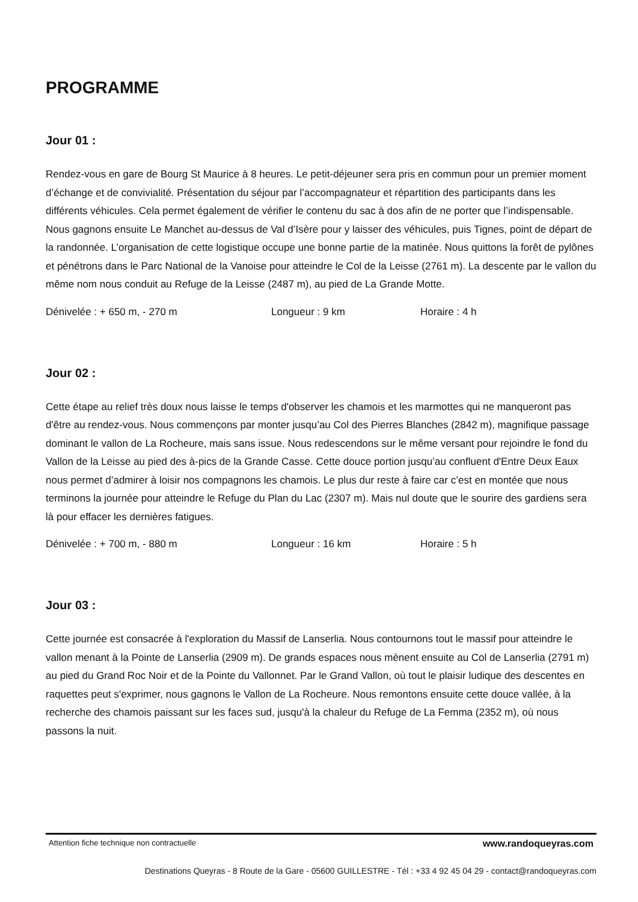PROGRAMME
Jour 01 :
Rendez-vous en gare de Bourg St Maurice à 8 heures. Le petit-déjeuner sera pris en commun pour un premier moment d’échange et de convivialité. Présentation du séjour par l’accompagnateur et répartition des participants dans les différents véhicules. Cela permet également de vérifier le contenu du sac à dos afin de ne porter que l’indispensable. Nous gagnons ensuite Le Manchet au-dessus de Val d’Isère pour y laisser des véhicules, puis Tignes, point de départ de la randonnée. L’organisation de cette logistique occupe une bonne partie de la matinée. Nous quittons la forêt de pylônes et pénétrons dans le Parc National de la Vanoise pour atteindre le Col de la Leisse (2761 m). La descente par le vallon du même nom nous conduit au Refuge de la Leisse (2487 m), au pied de La Grande Motte.
Dénivelée : + 650 m, - 270 m Longueur : 9 km Horaire : 4 h
Jour 02 :
Cette étape au relief très doux nous laisse le temps d'observer les chamois et les marmottes qui ne manqueront pas d'être au rendez-vous. Nous commençons par monter jusqu’au Col des Pierres Blanches (2842 m), magnifique passage dominant le vallon de La Rocheure, mais sans issue. Nous redescendons sur le même versant pour rejoindre le fond du Vallon de la Leisse au pied des à-pics de la Grande Casse. Cette douce portion jusqu’au confluent d'Entre Deux Eaux nous permet d’admirer à loisir nos compagnons les chamois. Le plus dur reste à faire car c’est en montée que nous terminons la journée pour atteindre le Refuge du Plan du Lac (2307 m). Mais nul doute que le sourire des gardiens sera là pour effacer les dernières fatigues.
Dénivelée : + 700 m, - 880 m Longueur : 16 km Horaire : 5 h
Jour 03 :
Cette journée est consacrée à l'exploration du Massif de Lanserlia. Nous contournons tout le massif pour atteindre le vallon menant à la Pointe de Lanserlia (2909 m). De grands espaces nous mènent ensuite au Col de Lanserlia (2791 m) au pied du Grand Roc Noir et de la Pointe du Vallonnet. Par le Grand Vallon, où tout le plaisir ludique des descentes en raquettes peut s'exprimer, nous gagnons le Vallon de La Rocheure. Nous remontons ensuite cette douce vallée, à la recherche des chamois paissant sur les faces sud, jusqu'à la chaleur du Refuge de La Femma (2352 m), où nous passons la nuit.
Attention fiche technique non contractuelle www.randoqueyras.com
Destinations Queyras - 8 Route de la Gare - 05600 GUILLESTRE - Tél : +33 4 92 45 04 29 - contact@randoqueyras.com